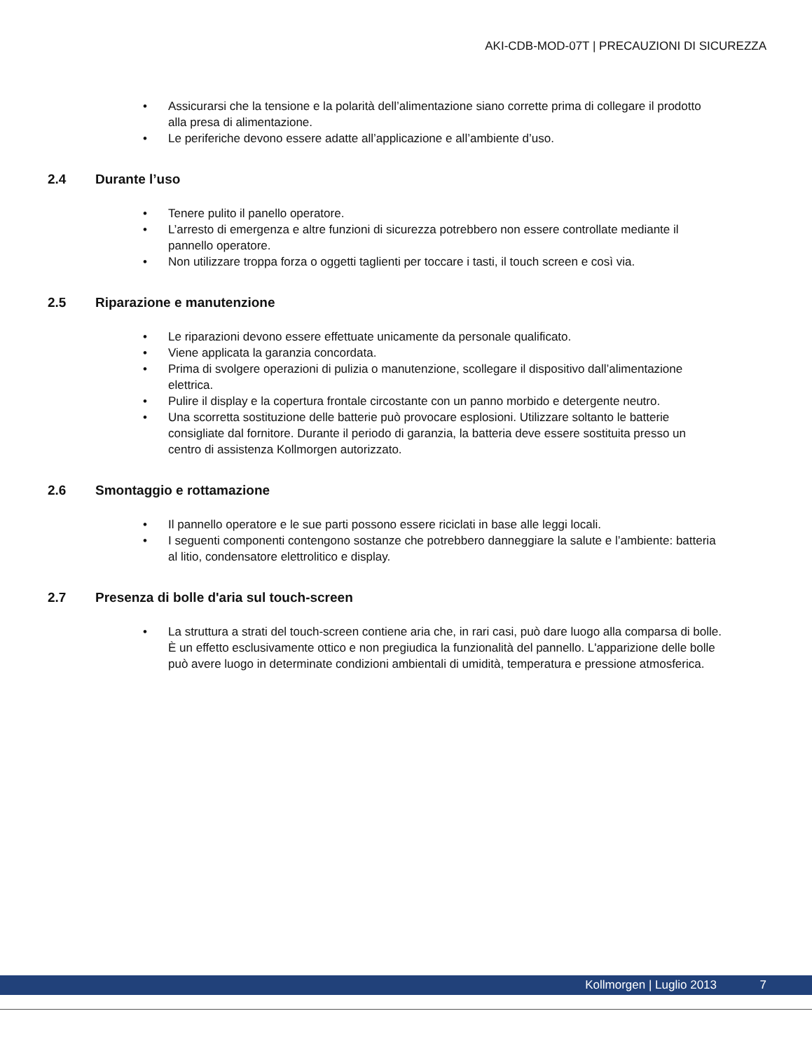AKI-CDB-MOD-07T | PRECAUZIONI DI SICUREZZA
• Assicurarsi che la tensione e la polarità dell’alimentazione siano corrette prima di collegare il prodotto alla presa di alimentazione.
• Le periferiche devono essere adatte all’applicazione e all’ambiente d’uso.
2.4 Durante l’uso
• Tenere pulito il panello operatore.
• L’arresto di emergenza e altre funzioni di sicurezza potrebbero non essere controllate mediante il pannello operatore.
• Non utilizzare troppa forza o oggetti taglienti per toccare i tasti, il touch screen e così via.
2.5 Riparazione e manutenzione
• Le riparazioni devono essere effettuate unicamente da personale qualificato.
• Viene applicata la garanzia concordata.
• Prima di svolgere operazioni di pulizia o manutenzione, scollegare il dispositivo dall’alimentazione elettrica.
• Pulire il display e la copertura frontale circostante con un panno morbido e detergente neutro.
• Una scorretta sostituzione delle batterie può provocare esplosioni. Utilizzare soltanto le batterie consigliate dal fornitore. Durante il periodo di garanzia, la batteria deve essere sostituita presso un centro di assistenza Kollmorgen autorizzato.
2.6 Smontaggio e rottamazione
• Il pannello operatore e le sue parti possono essere riciclati in base alle leggi locali.
• I seguenti componenti contengono sostanze che potrebbero danneggiare la salute e l’ambiente: batteria al litio, condensatore elettrolitico e display.
2.7 Presenza di bolle d'aria sul touch-screen
• La struttura a strati del touch-screen contiene aria che, in rari casi, può dare luogo alla comparsa di bolle. È un effetto esclusivamente ottico e non pregiudica la funzionalità del pannello. L'apparizione delle bolle può avere luogo in determinate condizioni ambientali di umidità, temperatura e pressione atmosferica.
Kollmorgen | Luglio 2013 7